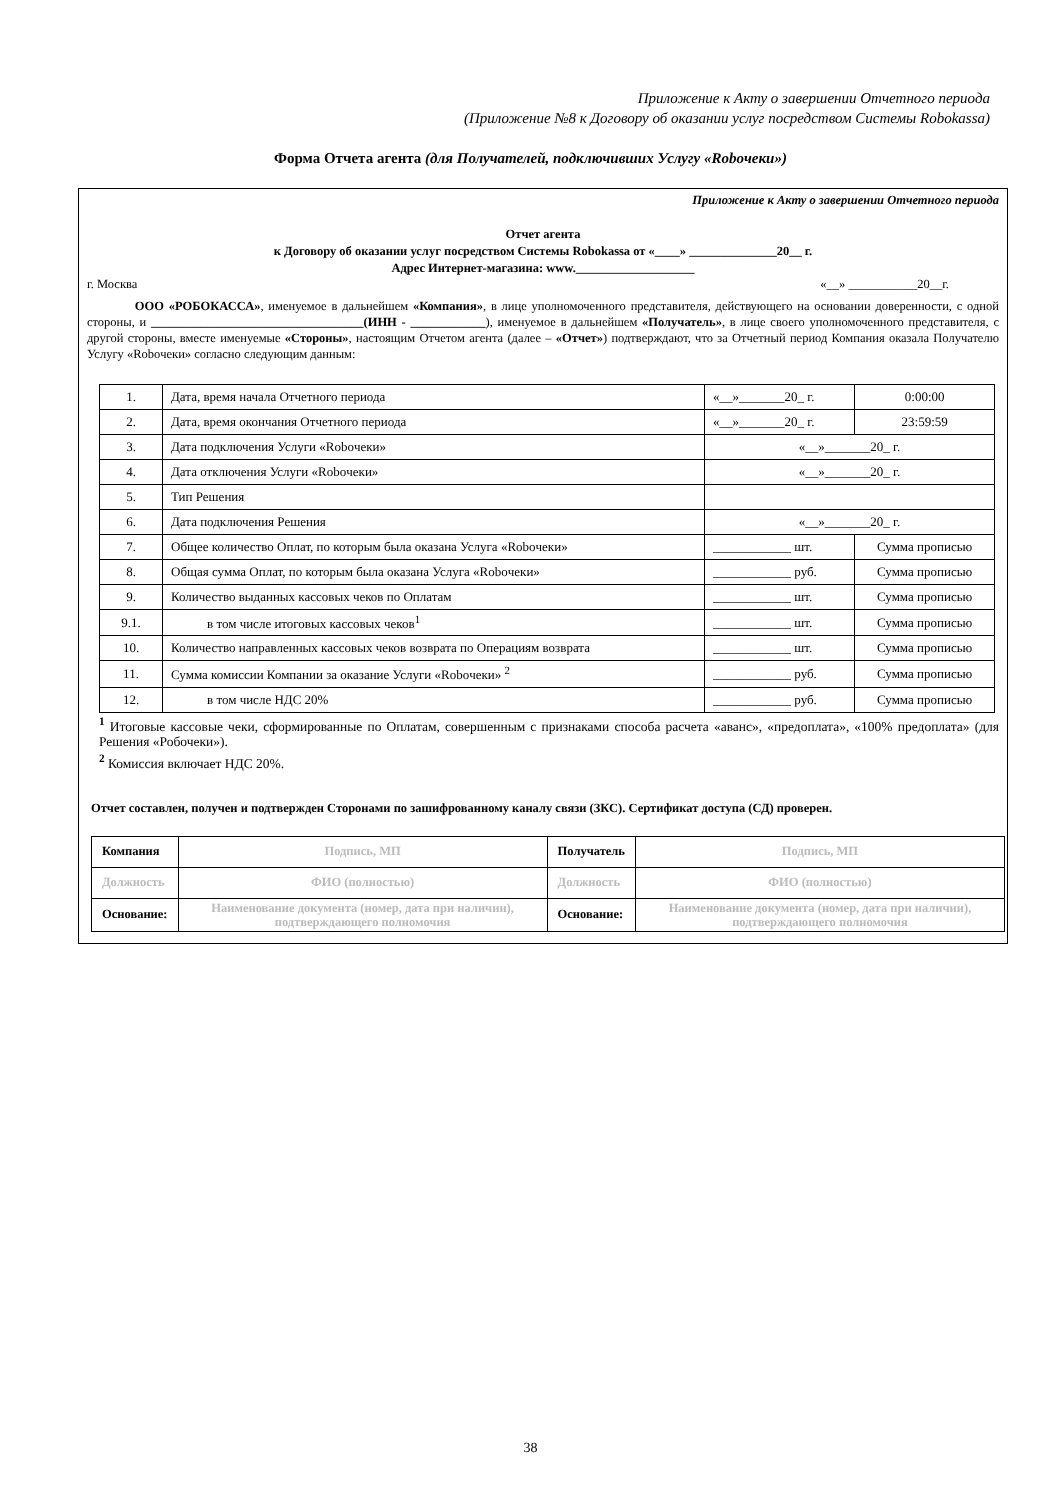Приложение к Акту о завершении Отчетного периода
(Приложение №8 к Договору об оказании услуг посредством Системы Robokassa)
Форма Отчета агента (для Получателей, подключивших Услугу «Roboчеки»)
Приложение к Акту о завершении Отчетного периода
Отчет агента
к Договору об оказании услуг посредством Системы Robokassa от «____» ______________20__ г.
Адрес Интернет-магазина: www.___________________
г. Москва «__» ___________20__г.
ООО «РОБОКАССА», именуемое в дальнейшем «Компания», в лице уполномоченного представителя, действующего на основании доверенности, с одной стороны, и __________________________________(ИНН - ____________), именуемое в дальнейшем «Получатель», в лице своего уполномоченного представителя, с другой стороны, вместе именуемые «Стороны», настоящим Отчетом агента (далее – «Отчет») подтверждают, что за Отчетный период Компания оказала Получателю Услугу «Roboчеки» согласно следующим данным:
| 1. | Дата, время начала Отчетного периода | «__»_______20_ г. | 0:00:00 |
| 2. | Дата, время окончания Отчетного периода | «__»_______20_ г. | 23:59:59 |
| 3. | Дата подключения Услуги «Roboчеки» | «__»_______20_ г. | |
| 4. | Дата отключения Услуги «Roboчеки» | «__»_______20_ г. | |
| 5. | Тип Решения | | |
| 6. | Дата подключения Решения | «__»_______20_ г. | |
| 7. | Общее количество Оплат, по которым была оказана Услуга «Roboчеки» | ____________ шт. | Сумма прописью |
| 8. | Общая сумма Оплат, по которым была оказана Услуга «Roboчеки» | ____________ руб. | Сумма прописью |
| 9. | Количество выданных кассовых чеков по Оплатам | ____________ шт. | Сумма прописью |
| 9.1. | в том числе итоговых кассовых чеков<sup>1</sup> | ____________ шт. | Сумма прописью |
| 10. | Количество направленных кассовых чеков возврата по Операциям возврата | ____________ шт. | Сумма прописью |
| 11. | Сумма комиссии Компании за оказание Услуги «Roboчеки» <sup>2</sup> | ____________ руб. | Сумма прописью |
| 12. | в том числе НДС 20% | ____________ руб. | Сумма прописью |
<sup>1</sup> Итоговые кассовые чеки, сформированные по Оплатам, совершенным с признаками способа расчета «аванс», «предоплата», «100% предоплата» (для Решения «Робочеки»).
<sup>2</sup> Комиссия включает НДС 20%.
Отчет составлен, получен и подтвержден Сторонами по зашифрованному каналу связи (ЗКС). Сертификат доступа (СД) проверен.
| Компания | Подпись, МП | Получатель | Подпись, МП |
| Должность | ФИО (полностью) | Должность | ФИО (полностью) |
| Основание: | Наименование документа (номер, дата при наличии), подтверждающего полномочия | Основание: | Наименование документа (номер, дата при наличии), подтверждающего полномочия |
38